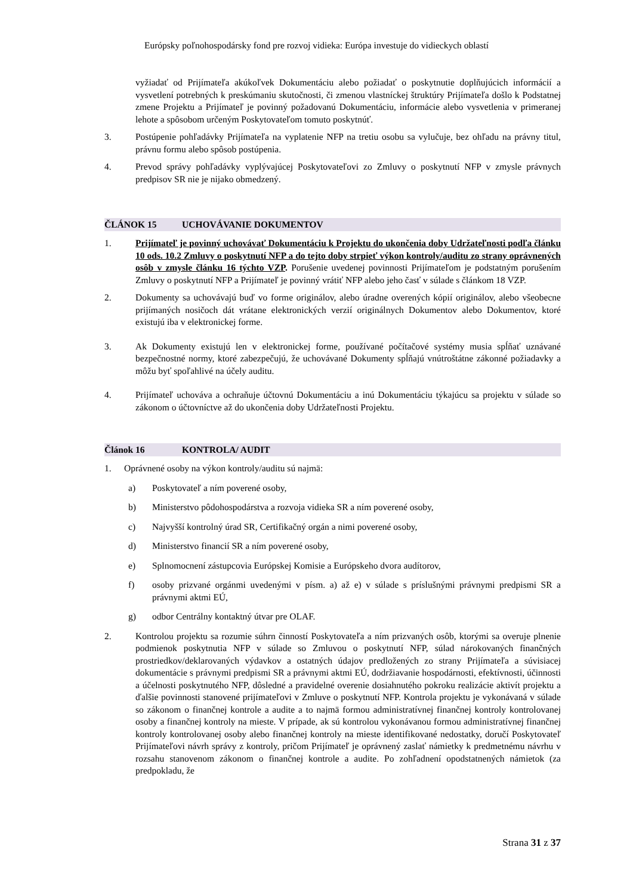Európsky poľnohospodársky fond pre rozvoj vidieka: Európa investuje do vidieckych oblastí
vyžiadať od Prijímateľa akúkoľvek Dokumentáciu alebo požiadať o poskytnutie doplňujúcich informácií a vysvetlení potrebných k preskúmaniu skutočnosti, či zmenou vlastníckej štruktúry Prijímateľa došlo k Podstatnej zmene Projektu a Prijímateľ je povinný požadovanú Dokumentáciu, informácie alebo vysvetlenia v primeranej lehote a spôsobom určeným Poskytovateľom tomuto poskytnúť.
3. Postúpenie pohľadávky Prijímateľa na vyplatenie NFP na tretiu osobu sa vylučuje, bez ohľadu na právny titul, právnu formu alebo spôsob postúpenia.
4. Prevod správy pohľadávky vyplývajúcej Poskytovateľovi zo Zmluvy o poskytnutí NFP v zmysle právnych predpisov SR nie je nijako obmedzený.
ČLÁNOK 15 UCHOVÁVANIE DOKUMENTOV
1. Prijímateľ je povinný uchovávať Dokumentáciu k Projektu do ukončenia doby Udržateľnosti podľa článku 10 ods. 10.2 Zmluvy o poskytnutí NFP a do tejto doby strpieť výkon kontroly/auditu zo strany oprávnených osôb v zmysle článku 16 týchto VZP. Porušenie uvedenej povinnosti Prijímateľom je podstatným porušením Zmluvy o poskytnutí NFP a Prijímateľ je povinný vrátiť NFP alebo jeho časť v súlade s článkom 18 VZP.
2. Dokumenty sa uchovávajú buď vo forme originálov, alebo úradne overených kópií originálov, alebo všeobecne prijímaných nosičoch dát vrátane elektronických verzií originálnych Dokumentov alebo Dokumentov, ktoré existujú iba v elektronickej forme.
3. Ak Dokumenty existujú len v elektronickej forme, používané počítačové systémy musia spĺňať uznávané bezpečnostné normy, ktoré zabezpečujú, že uchovávané Dokumenty spĺňajú vnútroštátne zákonné požiadavky a môžu byť spoľahlivé na účely auditu.
4. Prijímateľ uchováva a ochraňuje účtovnú Dokumentáciu a inú Dokumentáciu týkajúcu sa projektu v súlade so zákonom o účtovníctve až do ukončenia doby Udržateľnosti Projektu.
Článok 16 KONTROLA/ AUDIT
1. Oprávnené osoby na výkon kontroly/auditu sú najmä:
a) Poskytovateľ a ním poverené osoby,
b) Ministerstvo pôdohospodárstva a rozvoja vidieka SR a ním poverené osoby,
c) Najvyšší kontrolný úrad SR, Certifikačný orgán a nimi poverené osoby,
d) Ministerstvo financií SR a ním poverené osoby,
e) Splnomocnení zástupcovia Európskej Komisie a Európskeho dvora audítorov,
f) osoby prizvané orgánmi uvedenými v písm. a) až e) v súlade s príslušnými právnymi predpismi SR a právnymi aktmi EÚ,
g) odbor Centrálny kontaktný útvar pre OLAF.
2. Kontrolou projektu sa rozumie súhrn činností Poskytovateľa a ním prizvaných osôb, ktorými sa overuje plnenie podmienok poskytnutia NFP v súlade so Zmluvou o poskytnutí NFP, súlad nárokovaných finančných prostriedkov/deklarovaných výdavkov a ostatných údajov predložených zo strany Prijímateľa a súvisiacej dokumentácie s právnymi predpismi SR a právnymi aktmi EÚ, dodržiavanie hospodárnosti, efektívnosti, účinnosti a účelnosti poskytnutého NFP, dôsledné a pravidelné overenie dosiahnutého pokroku realizácie aktivít projektu a ďalšie povinnosti stanovené prijímateľovi v Zmluve o poskytnutí NFP. Kontrola projektu je vykonávaná v súlade so zákonom o finančnej kontrole a audite a to najmä formou administratívnej finančnej kontroly kontrolovanej osoby a finančnej kontroly na mieste. V prípade, ak sú kontrolou vykonávanou formou administratívnej finančnej kontroly kontrolovanej osoby alebo finančnej kontroly na mieste identifikované nedostatky, doručí Poskytovateľ Prijímateľovi návrh správy z kontroly, pričom Prijímateľ je oprávnený zaslať námietky k predmetnému návrhu v rozsahu stanovenom zákonom o finančnej kontrole a audite. Po zohľadnení opodstatnených námietok (za predpokladu, že
Strana 31 z 37